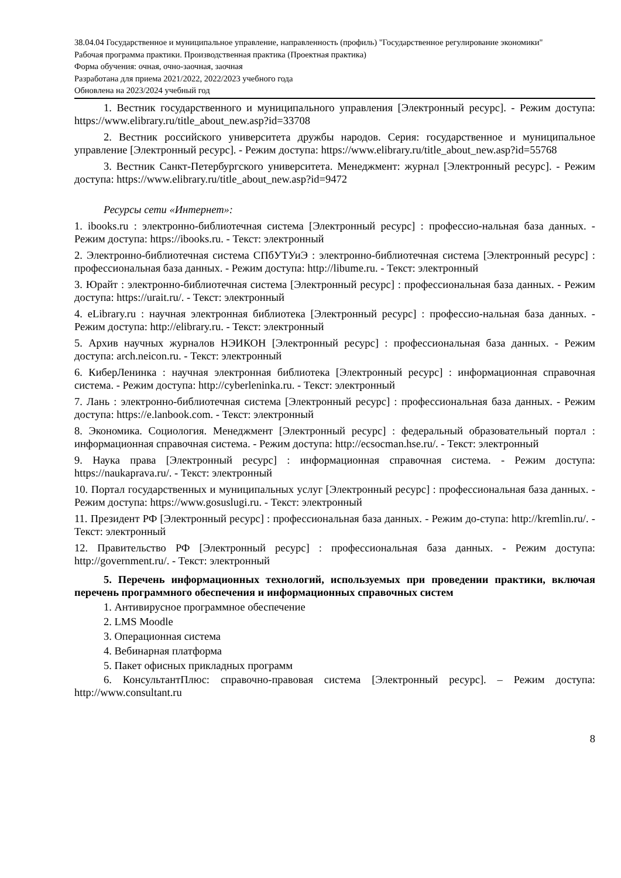38.04.04 Государственное и муниципальное управление, направленность (профиль) "Государственное регулирование экономики"
Рабочая программа практики. Производственная практика (Проектная практика)
Форма обучения: очная, очно-заочная, заочная
Разработана для приема 2021/2022, 2022/2023 учебного года
Обновлена на 2023/2024 учебный год
1. Вестник государственного и муниципального управления [Электронный ресурс]. - Режим доступа: https://www.elibrary.ru/title_about_new.asp?id=33708
2. Вестник российского университета дружбы народов. Серия: государственное и муниципальное управление [Электронный ресурс]. - Режим доступа: https://www.elibrary.ru/title_about_new.asp?id=55768
3. Вестник Санкт-Петербургского университета. Менеджмент: журнал [Электронный ресурс]. - Режим доступа: https://www.elibrary.ru/title_about_new.asp?id=9472
Ресурсы сети «Интернет»:
1. ibooks.ru : электронно-библиотечная система [Электронный ресурс] : профессио-нальная база данных. - Режим доступа: https://ibooks.ru. - Текст: электронный
2. Электронно-библиотечная система СПбУТУиЭ : электронно-библиотечная система [Электронный ресурс] : профессиональная база данных. - Режим доступа: http://libume.ru. - Текст: электронный
3. Юрайт : электронно-библиотечная система [Электронный ресурс] : профессиональная база данных. - Режим доступа: https://urait.ru/. - Текст: электронный
4. eLibrary.ru : научная электронная библиотека [Электронный ресурс] : профессио-нальная база данных. - Режим доступа: http://elibrary.ru. - Текст: электронный
5. Архив научных журналов НЭИКОН [Электронный ресурс] : профессиональная база данных. - Режим доступа: arch.neicon.ru. - Текст: электронный
6. КиберЛенинка : научная электронная библиотека [Электронный ресурс] : информационная справочная система. - Режим доступа: http://cyberleninka.ru. - Текст: электронный
7. Лань : электронно-библиотечная система [Электронный ресурс] : профессиональная база данных. - Режим доступа: https://e.lanbook.com. - Текст: электронный
8. Экономика. Социология. Менеджмент [Электронный ресурс] : федеральный образовательный портал : информационная справочная система. - Режим доступа: http://ecsocman.hse.ru/. - Текст: электронный
9. Наука права [Электронный ресурс] : информационная справочная система. - Режим доступа: https://naukaprava.ru/. - Текст: электронный
10. Портал государственных и муниципальных услуг [Электронный ресурс] : профессиональная база данных. - Режим доступа: https://www.gosuslugi.ru. - Текст: электронный
11. Президент РФ [Электронный ресурс] : профессиональная база данных. - Режим до-ступа: http://kremlin.ru/. - Текст: электронный
12. Правительство РФ [Электронный ресурс] : профессиональная база данных. - Режим доступа: http://government.ru/. - Текст: электронный
5. Перечень информационных технологий, используемых при проведении практики, включая перечень программного обеспечения и информационных справочных систем
1. Антивирусное программное обеспечение
2. LMS Moodle
3. Операционная система
4. Вебинарная платформа
5. Пакет офисных прикладных программ
6. КонсультантПлюс: справочно-правовая система [Электронный ресурс]. – Режим доступа: http://www.consultant.ru
8